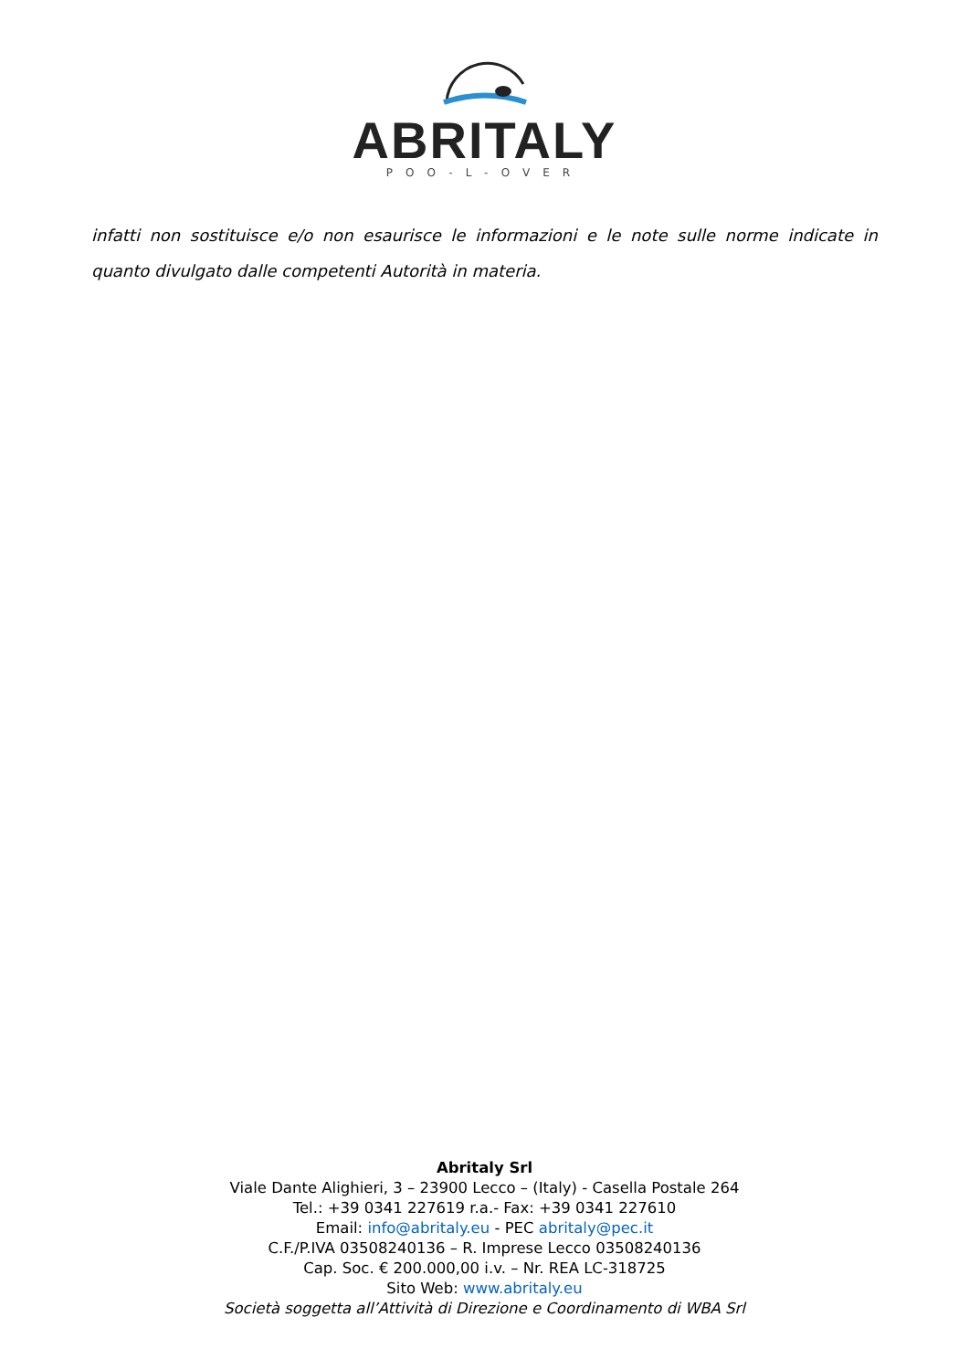ABRITALY
POO-L-OVER
infatti non sostituisce e/o non esaurisce le informazioni e le note sulle norme indicate in quanto divulgato dalle competenti Autorità in materia.
Abritaly Srl
Viale Dante Alighieri, 3 – 23900 Lecco – (Italy) - Casella Postale 264
Tel.: +39 0341 227619 r.a.- Fax: +39 0341 227610
Email: info@abritaly.eu - PEC abritaly@pec.it
C.F./P.IVA 03508240136 – R. Imprese Lecco 03508240136
Cap. Soc. € 200.000,00 i.v. – Nr. REA LC-318725
Sito Web: www.abritaly.eu
Società soggetta all’Attività di Direzione e Coordinamento di WBA Srl